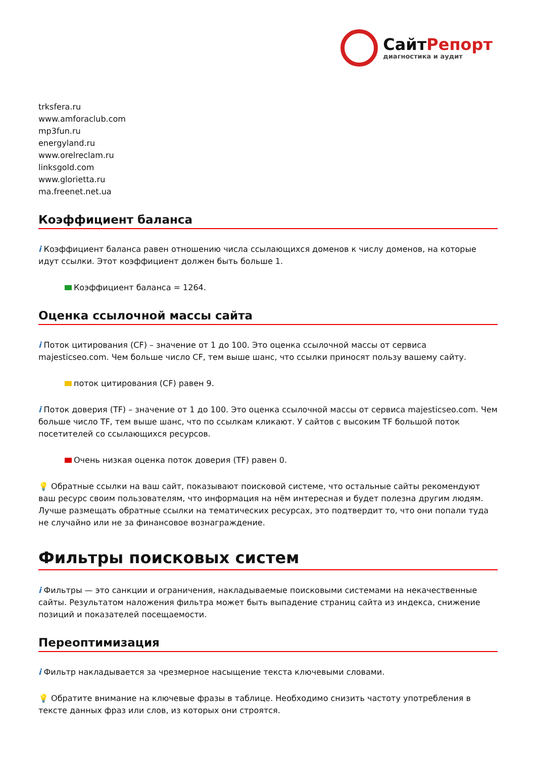СайтРепорт
диагностика и аудит
trksfera.ru
www.amforaclub.com
mp3fun.ru
energyland.ru
www.orelreclam.ru
linksgold.com
www.glorietta.ru
ma.freenet.net.ua
Коэффициент баланса
i Коэффициент баланса равен отношению числа ссылающихся доменов к числу доменов, на которые идут ссылки. Этот коэффициент должен быть больше 1.
Коэффициент баланса = 1264.
Оценка ссылочной массы сайта
i Поток цитирования (CF) – значение от 1 до 100. Это оценка ссылочной массы от сервиса majesticseo.com. Чем больше число CF, тем выше шанс, что ссылки приносят пользу вашему сайту.
поток цитирования (CF) равен 9.
i Поток доверия (TF) – значение от 1 до 100. Это оценка ссылочной массы от сервиса majesticseo.com. Чем больше число TF, тем выше шанс, что по ссылкам кликают. У сайтов с высоким TF большой поток посетителей со ссылающихся ресурсов.
Очень низкая оценка поток доверия (TF) равен 0.
💡 Обратные ссылки на ваш сайт, показывают поисковой системе, что остальные сайты рекомендуют ваш ресурс своим пользователям, что информация на нём интересная и будет полезна другим людям.
Лучше размещать обратные ссылки на тематических ресурсах, это подтвердит то, что они попали туда не случайно или не за финансовое вознаграждение.
Фильтры поисковых систем
i Фильтры — это санкции и ограничения, накладываемые поисковыми системами на некачественные сайты. Результатом наложения фильтра может быть выпадение страниц сайта из индекса, снижение позиций и показателей посещаемости.
Переоптимизация
i Фильтр накладывается за чрезмерное насыщение текста ключевыми словами.
💡 Обратите внимание на ключевые фразы в таблице. Необходимо снизить частоту употребления в тексте данных фраз или слов, из которых они строятся.